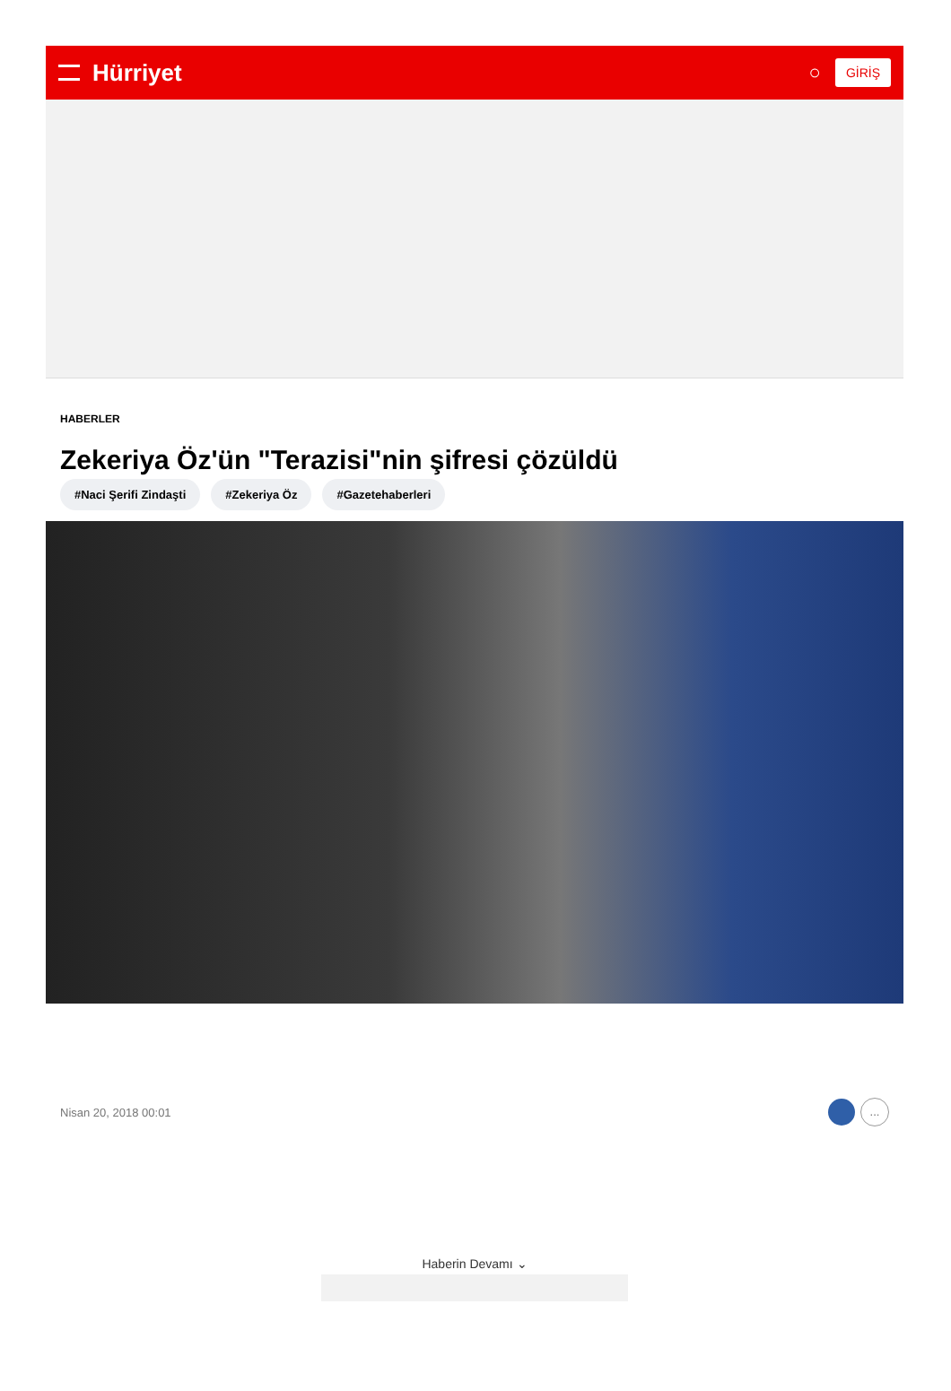Hürriyet
○ GİRİŞ
HABERLER
Zekeriya Öz'ün "Terazisi"nin şifresi çözüldü
#Naci Şerifi Zindaşti #Zekeriya Öz #Gazetehaberleri
Nisan 20, 2018 00:01 ...
Haberin Devamı ⌄